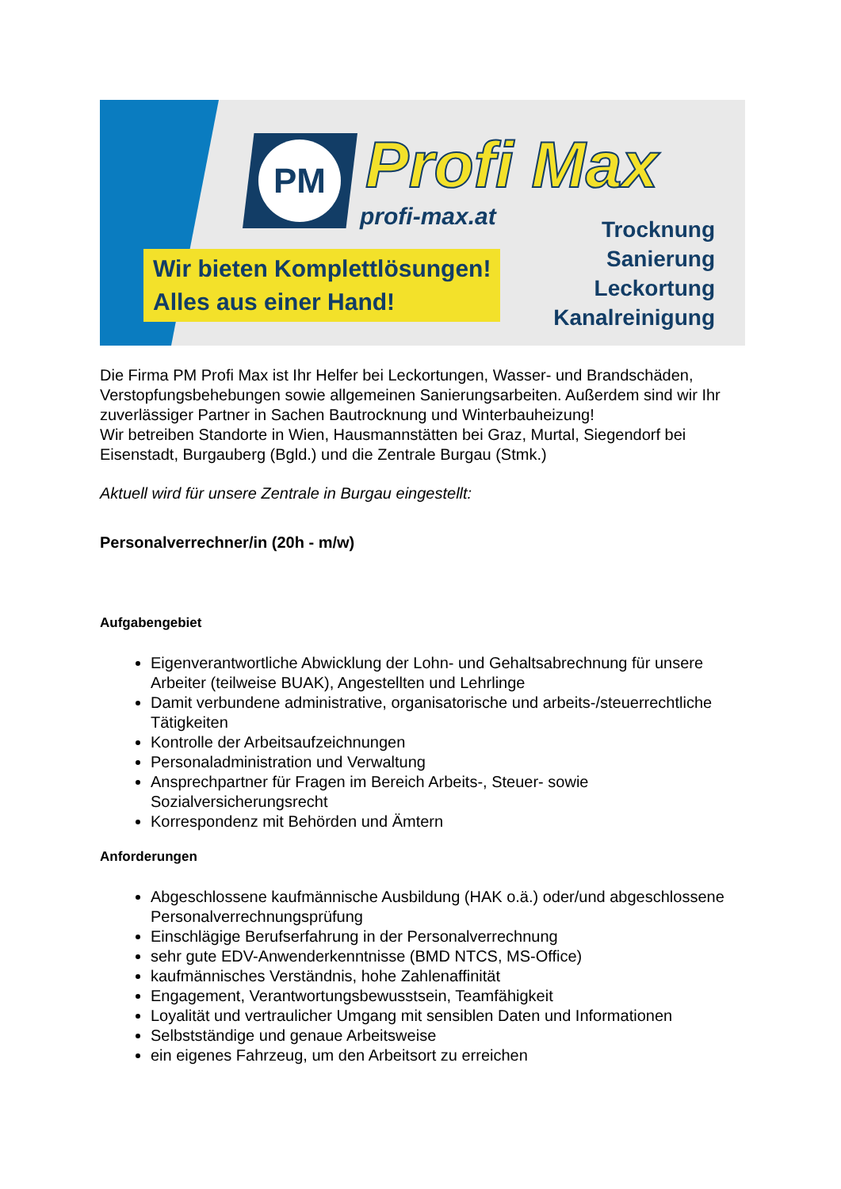PM Profi Max
profi-max.at
Wir bieten Komplettlösungen!
Alles aus einer Hand!
Trocknung
Sanierung
Leckortung
Kanalreinigung
Die Firma PM Profi Max ist Ihr Helfer bei Leckortungen, Wasser- und Brandschäden, Verstopfungsbehebungen sowie allgemeinen Sanierungsarbeiten. Außerdem sind wir Ihr zuverlässiger Partner in Sachen Bautrocknung und Winterbauheizung!
Wir betreiben Standorte in Wien, Hausmannstätten bei Graz, Murtal, Siegendorf bei Eisenstadt, Burgauberg (Bgld.) und die Zentrale Burgau (Stmk.)
Aktuell wird für unsere Zentrale in Burgau eingestellt:
Personalverrechner/in (20h - m/w)
Aufgabengebiet
Eigenverantwortliche Abwicklung der Lohn- und Gehaltsabrechnung für unsere Arbeiter (teilweise BUAK), Angestellten und Lehrlinge
Damit verbundene administrative, organisatorische und arbeits-/steuerrechtliche Tätigkeiten
Kontrolle der Arbeitsaufzeichnungen
Personaladministration und Verwaltung
Ansprechpartner für Fragen im Bereich Arbeits-, Steuer- sowie Sozialversicherungsrecht
Korrespondenz mit Behörden und Ämtern
Anforderungen
Abgeschlossene kaufmännische Ausbildung (HAK o.ä.) oder/und abgeschlossene Personalverrechnungsprüfung
Einschlägige Berufserfahrung in der Personalverrechnung
sehr gute EDV-Anwenderkenntnisse (BMD NTCS, MS-Office)
kaufmännisches Verständnis, hohe Zahlenaffinität
Engagement, Verantwortungsbewusstsein, Teamfähigkeit
Loyalität und vertraulicher Umgang mit sensiblen Daten und Informationen
Selbstständige und genaue Arbeitsweise
ein eigenes Fahrzeug, um den Arbeitsort zu erreichen